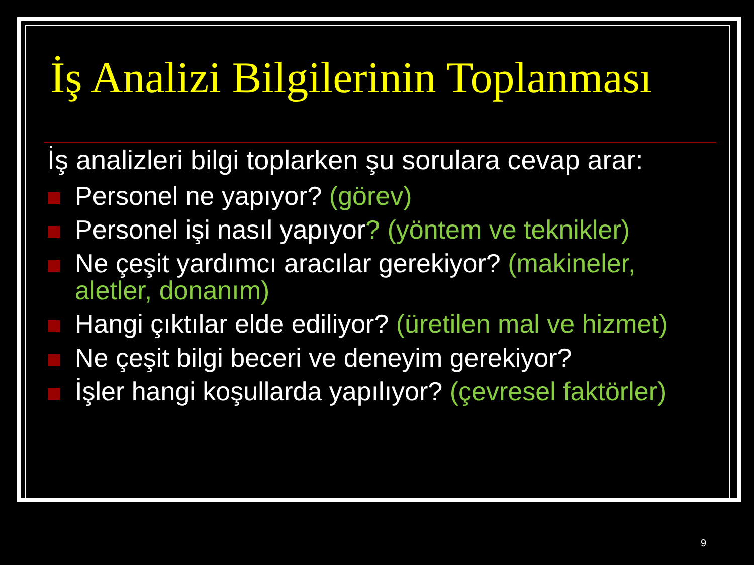İş Analizi Bilgilerinin Toplanması
İş analizleri bilgi toplarken şu sorulara cevap arar:
Personel ne yapıyor? (görev)
Personel işi nasıl yapıyor? (yöntem ve teknikler)
Ne çeşit yardımcı aracılar gerekiyor? (makineler, aletler, donanım)
Hangi çıktılar elde ediliyor? (üretilen mal ve hizmet)
Ne çeşit bilgi beceri ve deneyim gerekiyor?
İşler hangi koşullarda yapılıyor? (çevresel faktörler)
9